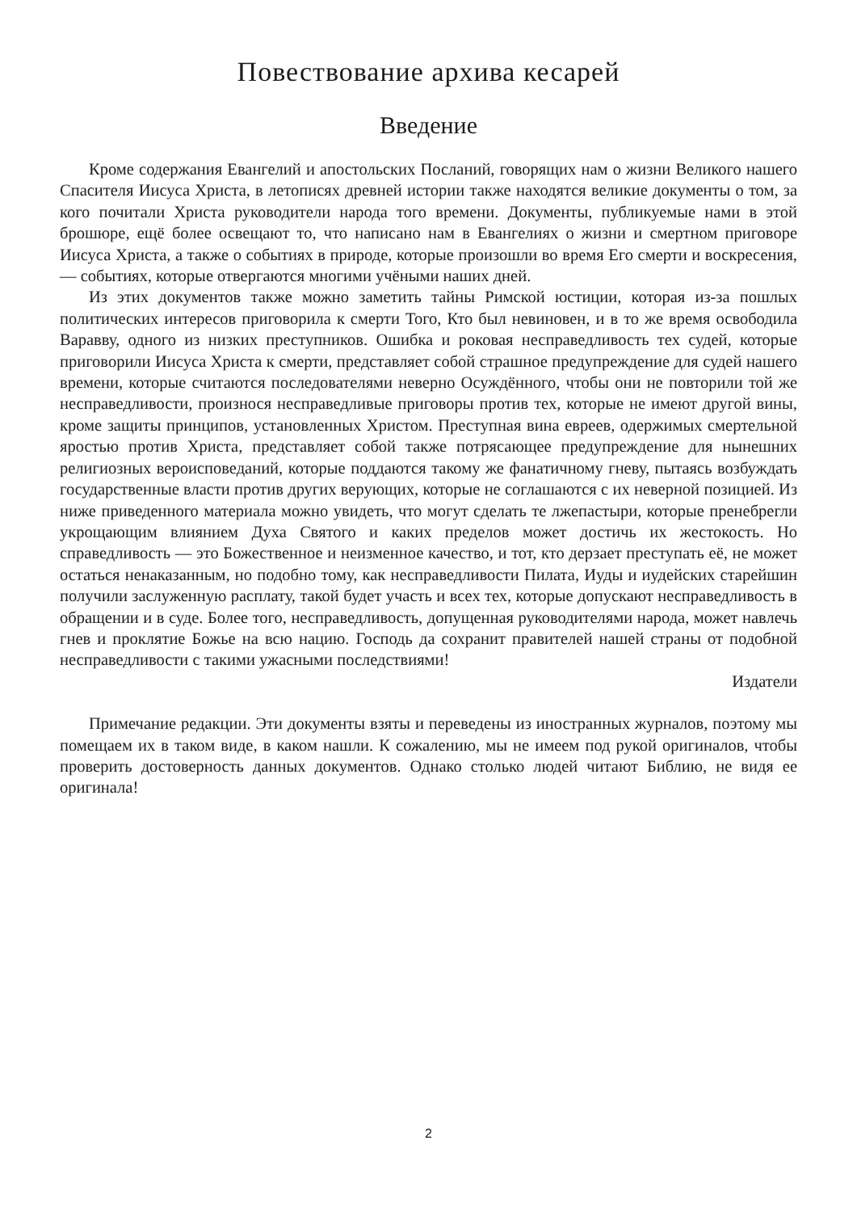Повествование архива кесарей
Введение
Кроме содержания Евангелий и апостольских Посланий, говорящих нам о жизни Великого нашего Спасителя Иисуса Христа, в летописях древней истории также находятся великие документы о том, за кого почитали Христа руководители народа того времени. Документы, публикуемые нами в этой брошюре, ещё более освещают то, что написано нам в Евангелиях о жизни и смертном приговоре Иисуса Христа, а также о событиях в природе, которые произошли во время Его смерти и воскресения, — событиях, которые отвергаются многими учёными наших дней.
Из этих документов также можно заметить тайны Римской юстиции, которая из-за пошлых политических интересов приговорила к смерти Того, Кто был невиновен, и в то же время освободила Варавву, одного из низких преступников. Ошибка и роковая несправедливость тех судей, которые приговорили Иисуса Христа к смерти, представляет собой страшное предупреждение для судей нашего времени, которые считаются последователями неверно Осуждённого, чтобы они не повторили той же несправедливости, произнося несправедливые приговоры против тех, которые не имеют другой вины, кроме защиты принципов, установленных Христом. Преступная вина евреев, одержимых смертельной яростью против Христа, представляет собой также потрясающее предупреждение для нынешних религиозных вероисповеданий, которые поддаются такому же фанатичному гневу, пытаясь возбуждать государственные власти против других верующих, которые не соглашаются с их неверной позицией. Из ниже приведенного материала можно увидеть, что могут сделать те лжепастыри, которые пренебрегли укрощающим влиянием Духа Святого и каких пределов может достичь их жестокость. Но справедливость — это Божественное и неизменное качество, и тот, кто дерзает преступать её, не может остаться ненаказанным, но подобно тому, как несправедливости Пилата, Иуды и иудейских старейшин получили заслуженную расплату, такой будет участь и всех тех, которые допускают несправедливость в обращении и в суде. Более того, несправедливость, допущенная руководителями народа, может навлечь гнев и проклятие Божье на всю нацию. Господь да сохранит правителей нашей страны от подобной несправедливости с такими ужасными последствиями!
Издатели
Примечание редакции. Эти документы взяты и переведены из иностранных журналов, поэтому мы помещаем их в таком виде, в каком нашли. К сожалению, мы не имеем под рукой оригиналов, чтобы проверить достоверность данных документов. Однако столько людей читают Библию, не видя ее оригинала!
2